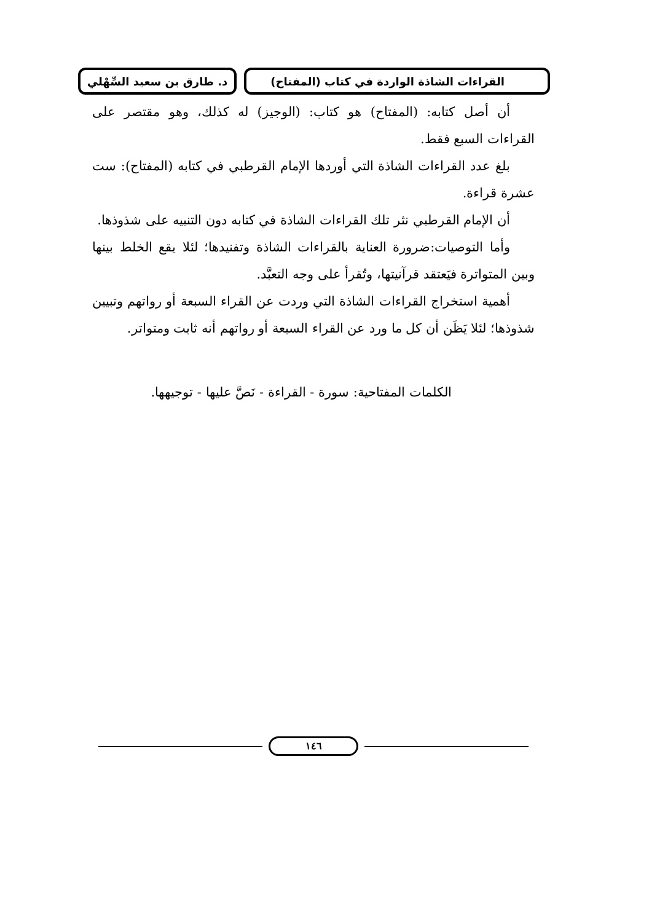د. طارق بن سعيد السِّهْلي
القراءات الشاذة الواردة في كتاب (المفتاح)
أن أصل كتابه: (المفتاح) هو كتاب: (الوجيز) له كذلك، وهو مقتصر على القراءات السبع فقط.
بلغ عدد القراءات الشاذة التي أوردها الإمام القرطبي في كتابه (المفتاح): ست عشرة قراءة.
أن الإمام القرطبي نثر تلك القراءات الشاذة في كتابه دون التنبيه على شذوذها.
وأما التوصيات:ضرورة العناية بالقراءات الشاذة وتفنيدها؛ لئلا يقع الخلط بينها وبين المتواترة فيَعتقد قرآنيتها، وتُقرأ على وجه التعبَّد.
أهمية استخراج القراءات الشاذة التي وردت عن القراء السبعة أو رواتهم وتبيين شذوذها؛ لئلا يَظَن أن كل ما ورد عن القراء السبعة أو رواتهم أنه ثابت ومتواتر.
الكلمات المفتاحية: سورة - القراءة - نَصَّ عليها - توجيهها.
١٤٦